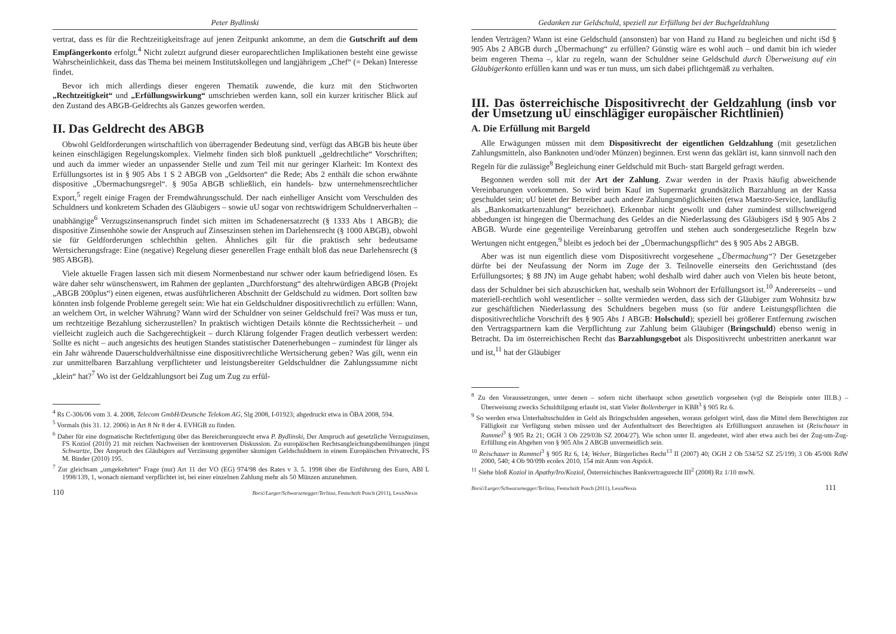Peter Bydlinski
vertrat, dass es für die Rechtzeitigkeitsfrage auf jenen Zeitpunkt ankomme, an dem die Gutschrift auf dem Empfängerkonto erfolgt.<sup>4</sup> Nicht zuletzt aufgrund dieser europarechtlichen Implikationen besteht eine gewisse Wahrscheinlichkeit, dass das Thema bei meinem Institutskollegen und langjährigem „Chef“ (= Dekan) Interesse findet.
Bevor ich mich allerdings dieser engeren Thematik zuwende, die kurz mit den Stichworten „Rechtzeitigkeit“ und „Erfüllungswirkung“ umschrieben werden kann, soll ein kurzer kritischer Blick auf den Zustand des ABGB-Geldrechts als Ganzes geworfen werden.
II. Das Geldrecht des ABGB
Obwohl Geldforderungen wirtschaftlich von überragender Bedeutung sind, verfügt das ABGB bis heute über keinen einschlägigen Regelungskomplex. Vielmehr finden sich bloß punktuell „geldrechtliche“ Vorschriften; und auch da immer wieder an unpassender Stelle und zum Teil mit nur geringer Klarheit: Im Kontext des Erfüllungsortes ist in § 905 Abs 1 S 2 ABGB von „Geldsorten“ die Rede; Abs 2 enthält die schon erwähnte dispositive „Übermachungsregel“. § 905a ABGB schließlich, ein handels- bzw unternehmensrechtlicher Export,<sup>5</sup> regelt einige Fragen der Fremdwährungsschuld. Der nach einhelliger Ansicht vom Verschulden des Schuldners und konkretem Schaden des Gläubigers – sowie uU sogar von rechtswidrigem Schuldnerverhalten – unabhängige<sup>6</sup> Verzugszinsenanspruch findet sich mitten im Schadenersatzrecht (§ 1333 Abs 1 ABGB); die dispositive Zinsenhöhe sowie der Anspruch auf Zinseszinsen stehen im Darlehensrecht (§ 1000 ABGB), obwohl sie für Geldforderungen schlechthin gelten. Ähnliches gilt für die praktisch sehr bedeutsame Wertsicherungsfrage: Eine (negative) Regelung dieser generellen Frage enthält bloß das neue Darlehensrecht (§ 985 ABGB).
Viele aktuelle Fragen lassen sich mit diesem Normenbestand nur schwer oder kaum befriedigend lösen. Es wäre daher sehr wünschenswert, im Rahmen der geplanten „Durchforstung“ des altehrwürdigen ABGB (Projekt „ABGB 200plus“) einen eigenen, etwas ausführlicheren Abschnitt der Geldschuld zu widmen. Dort sollten bzw könnten insb folgende Probleme geregelt sein: Wie hat ein Geldschuldner dispositivrechtlich zu erfüllen: Wann, an welchem Ort, in welcher Währung? Wann wird der Schuldner von seiner Geldschuld frei? Was muss er tun, um rechtzeitige Bezahlung sicherzustellen? In praktisch wichtigen Details könnte die Rechtssicherheit – und vielleicht zugleich auch die Sachgerechtigkeit – durch Klärung folgender Fragen deutlich verbessert werden: Sollte es nicht – auch angesichts des heutigen Standes statistischer Datenerhebungen – zumindest für länger als ein Jahr währende Dauerschuldverhältnisse eine dispositivrechtliche Wertsicherung geben? Was gilt, wenn ein zur unmittelbaren Barzahlung verpflichteter und leistungsbereiter Geldschuldner die Zahlungssumme nicht „klein“ hat?<sup>7</sup> Wo ist der Geldzahlungsort bei Zug um Zug zu erfül-
<sup>4</sup> Rs C-306/06 vom 3. 4. 2008, Telecom GmbH/Deutsche Telekom AG, Slg 2008, I-01923; abgedruckt etwa in ÖBA 2008, 594.
<sup>5</sup> Vormals (bis 31. 12. 2006) in Art 8 Nr 8 der 4. EVHGB zu finden.
<sup>6</sup> Daher für eine dogmatische Rechtfertigung über das Bereicherungsrecht etwa P. Bydlinski, Der Anspruch auf gesetzliche Verzugszinsen, FS Koziol (2010) 21 mit reichen Nachweisen der kontroversen Diskussion. Zu europäischen Rechtsangleichungsbemühungen jüngst Schwartze, Der Anspruch des Gläubigers auf Verzinsung gegenüber säumigen Geldschuldnern in einem Europäischen Privatrecht, FS M. Binder (2010) 195.
<sup>7</sup> Zur gleichsam „umgekehrten“ Frage (nur) Art 11 der VO (EG) 974/98 des Rates v 3. 5. 1998 über die Einführung des Euro, ABl L 1998/139, 1, wonach niemand verpflichtet ist, bei einer einzelnen Zahlung mehr als 50 Münzen anzunehmen.
110 Borić/Lurger/Schwarzenegger/Terlitza, Festschrift Posch (2011), LexisNexis
Gedanken zur Geldschuld, speziell zur Erfüllung bei der Buchgeldzahlung
lenden Verträgen? Wann ist eine Geldschuld (ansonsten) bar von Hand zu Hand zu begleichen und nicht iSd § 905 Abs 2 ABGB durch „Übermachung“ zu erfüllen? Günstig wäre es wohl auch – und damit bin ich wieder beim engeren Thema –, klar zu regeln, wann der Schuldner seine Geldschuld durch Überweisung auf ein Gläubigerkonto erfüllen kann und was er tun muss, um sich dabei pflichtgemäß zu verhalten.
III. Das österreichische Dispositivrecht der Geldzahlung (insb vor der Umsetzung uU einschlägiger europäischer Richtlinien)
A. Die Erfüllung mit Bargeld
Alle Erwägungen müssen mit dem Dispositivrecht der eigentlichen Geldzahlung (mit gesetzlichen Zahlungsmitteln, also Banknoten und/oder Münzen) beginnen. Erst wenn das geklärt ist, kann sinnvoll nach den Regeln für die zulässige<sup>8</sup> Begleichung einer Geldschuld mit Buch- statt Bargeld gefragt werden.
Begonnen werden soll mit der Art der Zahlung. Zwar werden in der Praxis häufig abweichende Vereinbarungen vorkommen. So wird beim Kauf im Supermarkt grundsätzlich Barzahlung an der Kassa geschuldet sein; uU bietet der Betreiber auch andere Zahlungsmöglichkeiten (etwa Maestro-Service, landläufig als „Bankomatkartenzahlung“ bezeichnet). Erkennbar nicht gewollt und daher zumindest stillschweigend abbedungen ist hingegen die Übermachung des Geldes an die Niederlassung des Gläubigers iSd § 905 Abs 2 ABGB. Wurde eine gegenteilige Vereinbarung getroffen und stehen auch sondergesetzliche Regeln bzw Wertungen nicht entgegen,<sup>9</sup> bleibt es jedoch bei der „Übermachungspflicht“ des § 905 Abs 2 ABGB.
Aber was ist nun eigentlich diese vom Dispositivrecht vorgesehene „Übermachung“? Der Gesetzgeber dürfte bei der Neufassung der Norm im Zuge der 3. Teilnovelle einerseits den Gerichtsstand (des Erfüllungsortes; § 88 JN) im Auge gehabt haben; wohl deshalb wird daher auch von Vielen bis heute betont, dass der Schuldner bei sich abzuschicken hat, weshalb sein Wohnort der Erfüllungsort ist.<sup>10</sup> Andererseits – und materiell-rechtlich wohl wesentlicher – sollte vermieden werden, dass sich der Gläubiger zum Wohnsitz bzw zur geschäftlichen Niederlassung des Schuldners begeben muss (so für andere Leistungspflichten die dispositivrechtliche Vorschrift des § 905 Abs 1 ABGB: Holschuld); speziell bei größerer Entfernung zwischen den Vertragspartnern kam die Verpflichtung zur Zahlung beim Gläubiger (Bringschuld) ebenso wenig in Betracht. Da im österreichischen Recht das Barzahlungsgebot als Dispositivrecht unbestritten anerkannt war und ist,<sup>11</sup> hat der Gläubiger
<sup>8</sup> Zu den Voraussetzungen, unter denen – sofern nicht überhaupt schon gesetzlich vorgesehen (vgl die Beispiele unter III.B.) – Überweisung zwecks Schuldtilgung erlaubt ist, statt Vieler Bollenberger in KBB<sup>3</sup> § 905 Rz 6.
<sup>9</sup> So werden etwa Unterhaltsschulden in Geld als Bringschulden angesehen, woraus gefolgert wird, dass die Mittel dem Berechtigten zur Fälligkeit zur Verfügung stehen müssen und der Aufenthaltsort des Berechtigten als Erfüllungsort anzusehen ist (Reischauer in Rummel<sup>3</sup> § 905 Rz 21; OGH 3 Ob 229/03b SZ 2004/27). Wie schon unter II. angedeutet, wird aber etwa auch bei der Zug-um-Zug-Erfüllung ein Abgehen von § 905 Abs 2 ABGB unvermeidlich sein.
<sup>10</sup> Reischauer in Rummel<sup>3</sup> § 905 Rz 6, 14; Welser, Bürgerliches Recht<sup>13</sup> II (2007) 40; OGH 2 Ob 534/52 SZ 25/199; 3 Ob 45/00i RdW 2000, 540; 4 Ob 90/09b ecolex 2010, 154 mit Anm von Aspöck.
<sup>11</sup> Siehe bloß Koziol in Apathy/Iro/Koziol, Österreichisches Bankvertragsrecht III<sup>2</sup> (2008) Rz 1/10 mwN.
Borić/Lurger/Schwarzenegger/Terlitza, Festschrift Posch (2011), LexisNexis 111